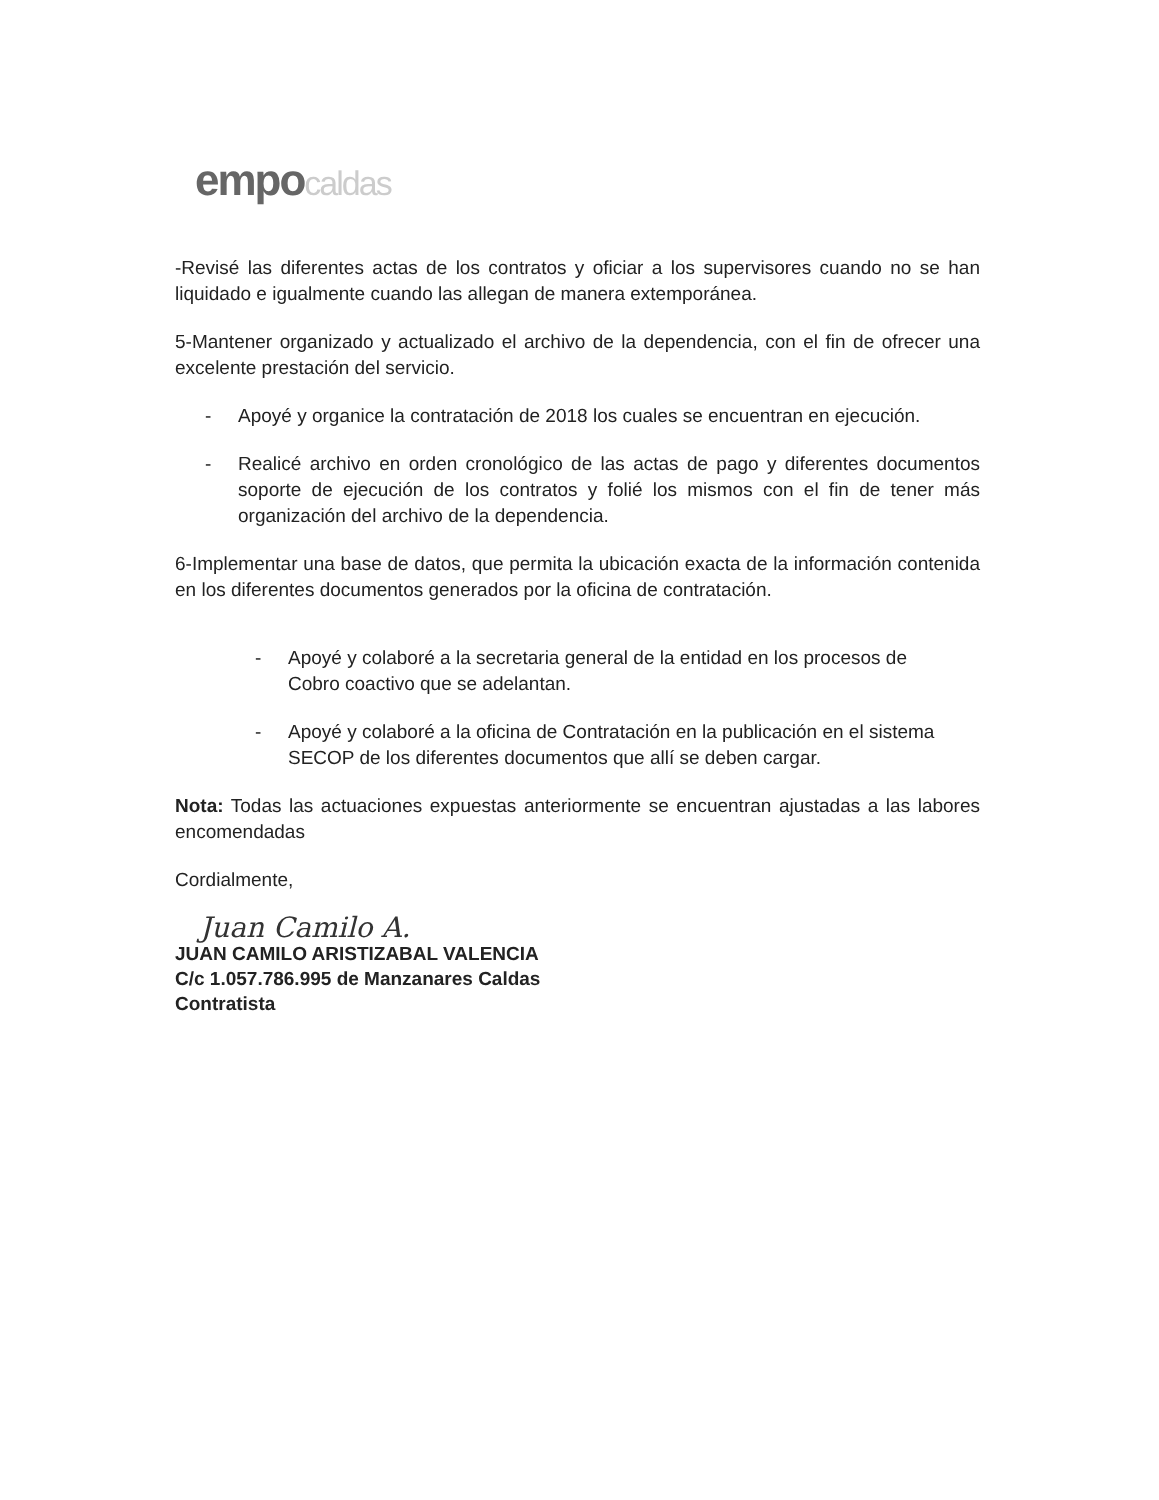empocaldas
-Revisé las diferentes actas de los contratos y oficiar a los supervisores cuando no se han liquidado e igualmente cuando las allegan de manera extemporánea.
5-Mantener organizado y actualizado el archivo de la dependencia, con el fin de ofrecer una excelente prestación del servicio.
- Apoyé y organice la contratación de 2018 los cuales se encuentran en ejecución.
- Realicé archivo en orden cronológico de las actas de pago y diferentes documentos soporte de ejecución de los contratos y folié los mismos con el fin de tener más organización del archivo de la dependencia.
6-Implementar una base de datos, que permita la ubicación exacta de la información contenida en los diferentes documentos generados por la oficina de contratación.
- Apoyé y colaboré a la secretaria general de la entidad en los procesos de Cobro coactivo que se adelantan.
- Apoyé y colaboré a la oficina de Contratación en la publicación en el sistema SECOP de los diferentes documentos que allí se deben cargar.
Nota: Todas las actuaciones expuestas anteriormente se encuentran ajustadas a las labores encomendadas
Cordialmente,
Juan Camilo A.
JUAN CAMILO ARISTIZABAL VALENCIA
C/c 1.057.786.995 de Manzanares Caldas
Contratista